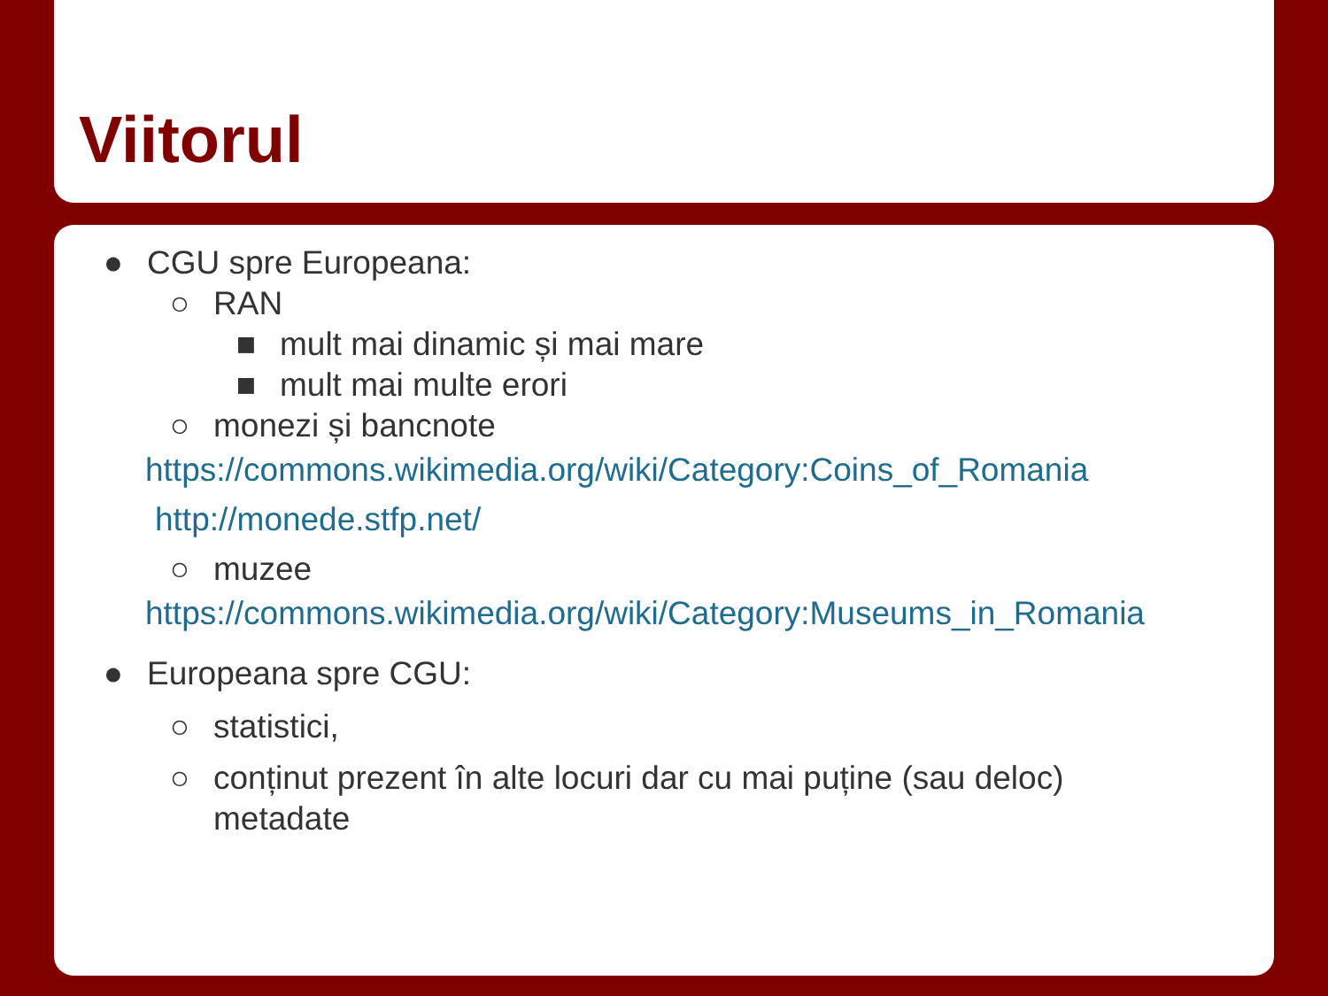Viitorul
● CGU spre Europeana:
○ RAN
■ mult mai dinamic și mai mare
■ mult mai multe erori
○ monezi și bancnote
https://commons.wikimedia.org/wiki/Category:Coins_of_Romania
http://monede.stfp.net/
○ muzee
https://commons.wikimedia.org/wiki/Category:Museums_in_Romania
● Europeana spre CGU:
○ statistici,
○ conținut prezent în alte locuri dar cu mai puține (sau deloc)
metadate